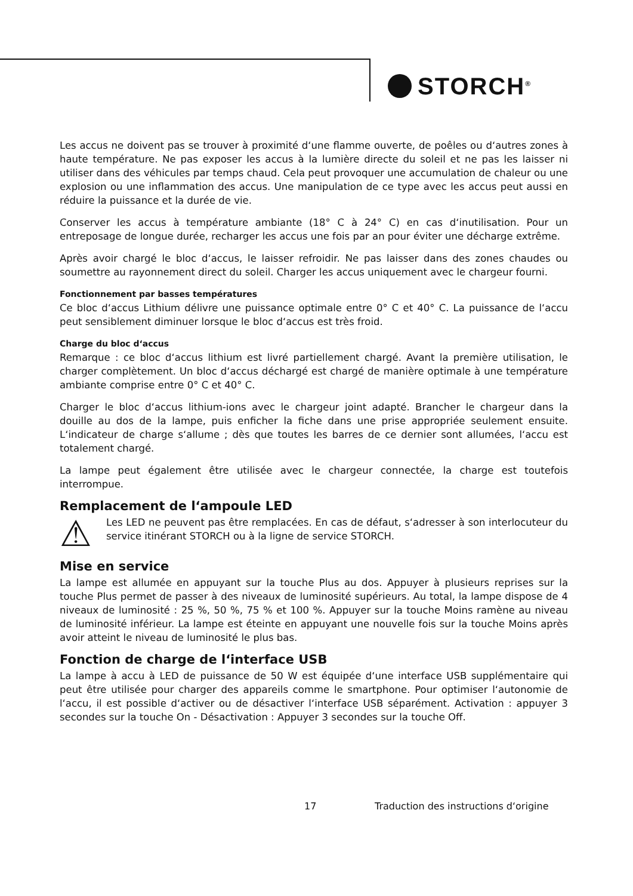STORCH<sup>®</sup>
Les accus ne doivent pas se trouver à proximité d‘une flamme ouverte, de poêles ou d‘autres zones à haute température. Ne pas exposer les accus à la lumière directe du soleil et ne pas les laisser ni utiliser dans des véhicules par temps chaud. Cela peut provoquer une accumulation de chaleur ou une explosion ou une inflammation des accus. Une manipulation de ce type avec les accus peut aussi en réduire la puissance et la durée de vie.
Conserver les accus à température ambiante (18° C à 24° C) en cas d‘inutilisation. Pour un entreposage de longue durée, recharger les accus une fois par an pour éviter une décharge extrême.
Après avoir chargé le bloc d‘accus, le laisser refroidir. Ne pas laisser dans des zones chaudes ou soumettre au rayonnement direct du soleil. Charger les accus uniquement avec le chargeur fourni.
Fonctionnement par basses températures
Ce bloc d‘accus Lithium délivre une puissance optimale entre 0° C et 40° C. La puissance de l‘accu peut sensiblement diminuer lorsque le bloc d‘accus est très froid.
Charge du bloc d‘accus
Remarque : ce bloc d‘accus lithium est livré partiellement chargé. Avant la première utilisation, le charger complètement. Un bloc d‘accus déchargé est chargé de manière optimale à une température ambiante comprise entre 0° C et 40° C.
Charger le bloc d‘accus lithium-ions avec le chargeur joint adapté. Brancher le chargeur dans la douille au dos de la lampe, puis enficher la fiche dans une prise appropriée seulement ensuite. L‘indicateur de charge s‘allume ; dès que toutes les barres de ce dernier sont allumées, l‘accu est totalement chargé.
La lampe peut également être utilisée avec le chargeur connectée, la charge est toutefois interrompue.
Remplacement de l‘ampoule LED
⚠
Les LED ne peuvent pas être remplacées. En cas de défaut, s‘adresser à son interlocuteur du service itinérant STORCH ou à la ligne de service STORCH.
Mise en service
La lampe est allumée en appuyant sur la touche Plus au dos. Appuyer à plusieurs reprises sur la touche Plus permet de passer à des niveaux de luminosité supérieurs. Au total, la lampe dispose de 4 niveaux de luminosité : 25 %, 50 %, 75 % et 100 %. Appuyer sur la touche Moins ramène au niveau de luminosité inférieur. La lampe est éteinte en appuyant une nouvelle fois sur la touche Moins après avoir atteint le niveau de luminosité le plus bas.
Fonction de charge de l‘interface USB
La lampe à accu à LED de puissance de 50 W est équipée d‘une interface USB supplémentaire qui peut être utilisée pour charger des appareils comme le smartphone. Pour optimiser l‘autonomie de l‘accu, il est possible d‘activer ou de désactiver l‘interface USB séparément. Activation : appuyer 3 secondes sur la touche On - Désactivation : Appuyer 3 secondes sur la touche Off.
17
Traduction des instructions d‘origine